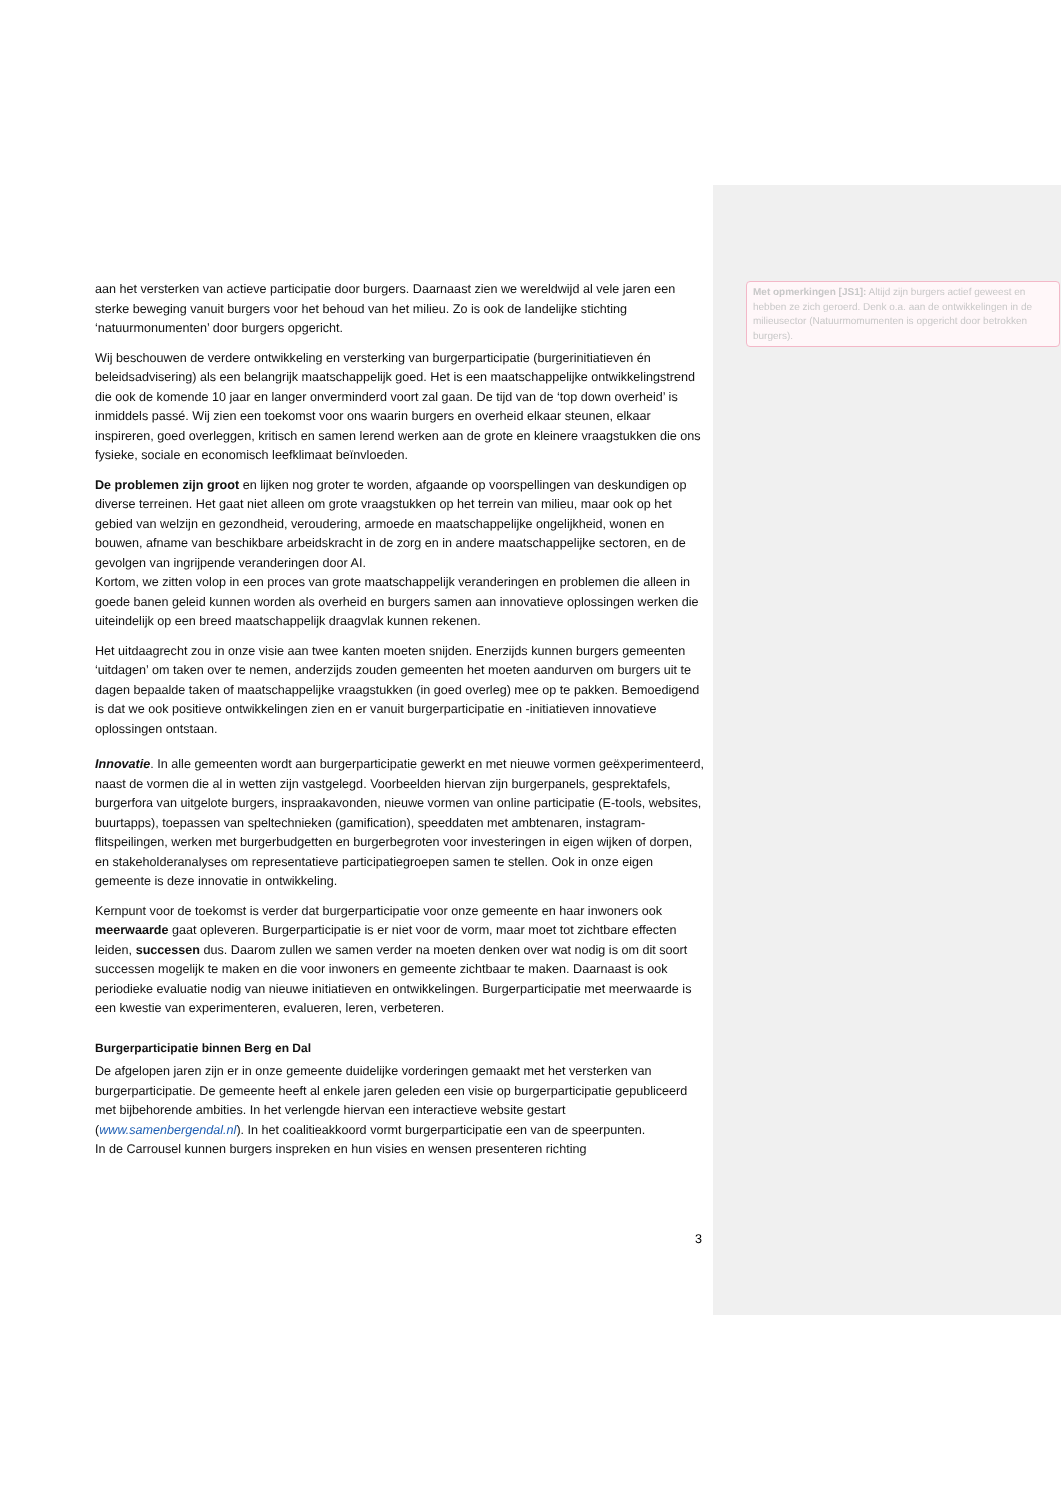aan het versterken van actieve participatie door burgers. Daarnaast zien we wereldwijd al vele jaren een sterke beweging vanuit burgers voor het behoud van het milieu. Zo is ook de landelijke stichting ‘natuurmonumenten’ door burgers opgericht.
Wij beschouwen de verdere ontwikkeling en versterking van burgerparticipatie (burgerinitiatieven én beleidsadvisering) als een belangrijk maatschappelijk goed. Het is een maatschappelijke ontwikkelingstrend die ook de komende 10 jaar en langer onverminderd voort zal gaan. De tijd van de ‘top down overheid’ is inmiddels passé. Wij zien een toekomst voor ons waarin burgers en overheid elkaar steunen, elkaar inspireren, goed overleggen, kritisch en samen lerend werken aan de grote en kleinere vraagstukken die ons fysieke, sociale en economisch leefklimaat beïnvloeden.
De problemen zijn groot en lijken nog groter te worden, afgaande op voorspellingen van deskundigen op diverse terreinen. Het gaat niet alleen om grote vraagstukken op het terrein van milieu, maar ook op het gebied van welzijn en gezondheid, veroudering, armoede en maatschappelijke ongelijkheid, wonen en bouwen, afname van beschikbare arbeidskracht in de zorg en in andere maatschappelijke sectoren, en de gevolgen van ingrijpende veranderingen door AI.
Kortom, we zitten volop in een proces van grote maatschappelijk veranderingen en problemen die alleen in goede banen geleid kunnen worden als overheid en burgers samen aan innovatieve oplossingen werken die uiteindelijk op een breed maatschappelijk draagvlak kunnen rekenen.
Het uitdaagrecht zou in onze visie aan twee kanten moeten snijden. Enerzijds kunnen burgers gemeenten ‘uitdagen’ om taken over te nemen, anderzijds zouden gemeenten het moeten aandurven om burgers uit te dagen bepaalde taken of maatschappelijke vraagstukken (in goed overleg) mee op te pakken. Bemoedigend is dat we ook positieve ontwikkelingen zien en er vanuit burgerparticipatie en -initiatieven innovatieve oplossingen ontstaan.
Innovatie. In alle gemeenten wordt aan burgerparticipatie gewerkt en met nieuwe vormen geëxperimenteerd, naast de vormen die al in wetten zijn vastgelegd. Voorbeelden hiervan zijn burgerpanels, gesprektafels, burgerfora van uitgelote burgers, inspraakavonden, nieuwe vormen van online participatie (E-tools, websites, buurtapps), toepassen van speltechnieken (gamification), speeddaten met ambtenaren, instagram-flitspeilingen, werken met burgerbudgetten en burgerbegroten voor investeringen in eigen wijken of dorpen, en stakeholderanalyses om representatieve participatiegroepen samen te stellen. Ook in onze eigen gemeente is deze innovatie in ontwikkeling.
Kernpunt voor de toekomst is verder dat burgerparticipatie voor onze gemeente en haar inwoners ook meerwaarde gaat opleveren. Burgerparticipatie is er niet voor de vorm, maar moet tot zichtbare effecten leiden, successen dus. Daarom zullen we samen verder na moeten denken over wat nodig is om dit soort successen mogelijk te maken en die voor inwoners en gemeente zichtbaar te maken. Daarnaast is ook periodieke evaluatie nodig van nieuwe initiatieven en ontwikkelingen. Burgerparticipatie met meerwaarde is een kwestie van experimenteren, evalueren, leren, verbeteren.
Burgerparticipatie binnen Berg en Dal
De afgelopen jaren zijn er in onze gemeente duidelijke vorderingen gemaakt met het versterken van burgerparticipatie. De gemeente heeft al enkele jaren geleden een visie op burgerparticipatie gepubliceerd met bijbehorende ambities. In het verlengde hiervan een interactieve website gestart (www.samenbergendal.nl). In het coalitieakkoord vormt burgerparticipatie een van de speerpunten.
In de Carrousel kunnen burgers inspreken en hun visies en wensen presenteren richting
Met opmerkingen [JS1]: Altijd zijn burgers actief geweest en hebben ze zich geroerd. Denk o.a. aan de ontwikkelingen in de milieusector (Natuurmomumenten is opgericht door betrokken burgers).
3